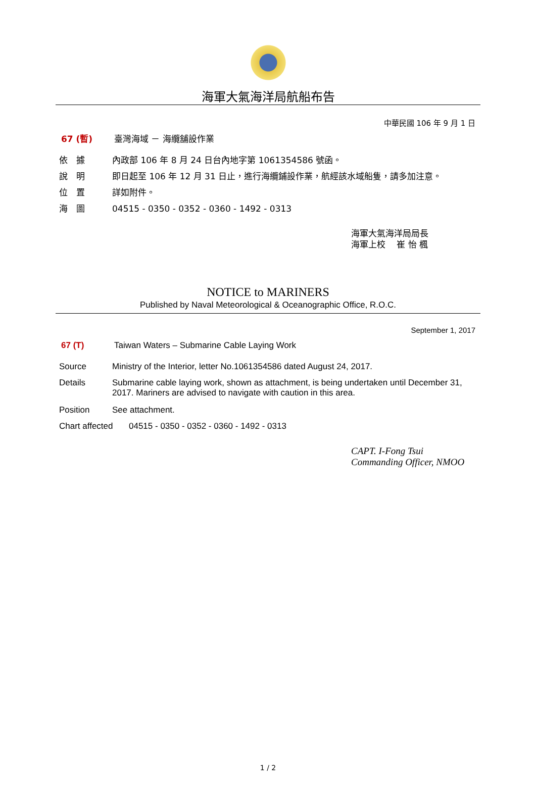海軍大氣海洋局航船布告
中華民國 106 年 9 月 1 日
67 (暫) 臺灣海域 － 海纜舖設作業
依　據 內政部 106 年 8 月 24 日台內地字第 1061354586 號函。
說　明 即日起至 106 年 12 月 31 日止，進行海纜鋪設作業，航經該水域船隻，請多加注意。
位　置 詳如附件。
海　圖 04515 - 0350 - 0352 - 0360 - 1492 - 0313
海軍大氣海洋局局長
海軍上校　 崔 怡 楓
NOTICE to MARINERS
Published by Naval Meteorological & Oceanographic Office, R.O.C.
September 1, 2017
67 (T) Taiwan Waters – Submarine Cable Laying Work
Source Ministry of the Interior, letter No.1061354586 dated August 24, 2017.
Details Submarine cable laying work, shown as attachment, is being undertaken until December 31, 2017. Mariners are advised to navigate with caution in this area.
Position See attachment.
Chart affected
04515 - 0350 - 0352 - 0360 - 1492 - 0313
CAPT. I-Fong Tsui
Commanding Officer, NMOO
1 / 2